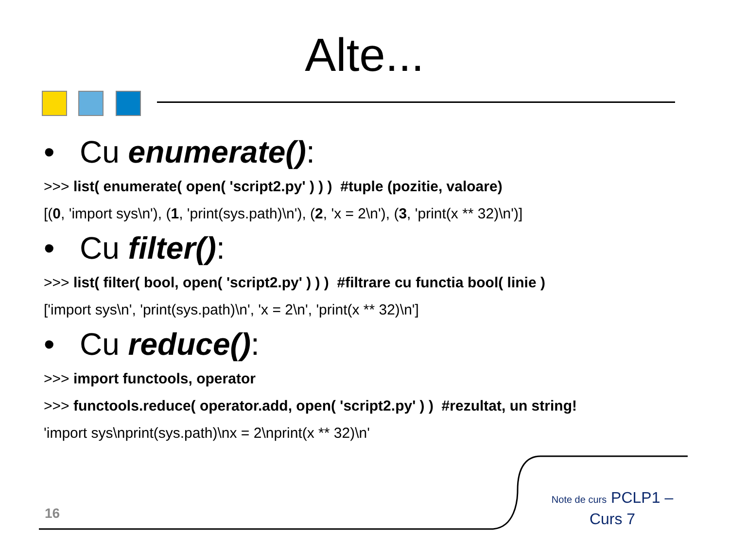Alte...
• Cu enumerate():
>>> list( enumerate( open( 'script2.py' ) ) ) #tuple (pozitie, valoare)
[(0, 'import sys\n'), (1, 'print(sys.path)\n'), (2, 'x = 2\n'), (3, 'print(x ** 32)\n')]
• Cu filter():
>>> list( filter( bool, open( 'script2.py' ) ) ) #filtrare cu functia bool( linie )
['import sys\n', 'print(sys.path)\n', 'x = 2\n', 'print(x ** 32)\n']
• Cu reduce():
>>> import functools, operator
>>> functools.reduce( operator.add, open( 'script2.py' ) ) #rezultat, un string!
'import sys\nprint(sys.path)\nx = 2\nprint(x ** 32)\n'
16
Note de curs PCLP1 – Curs 7